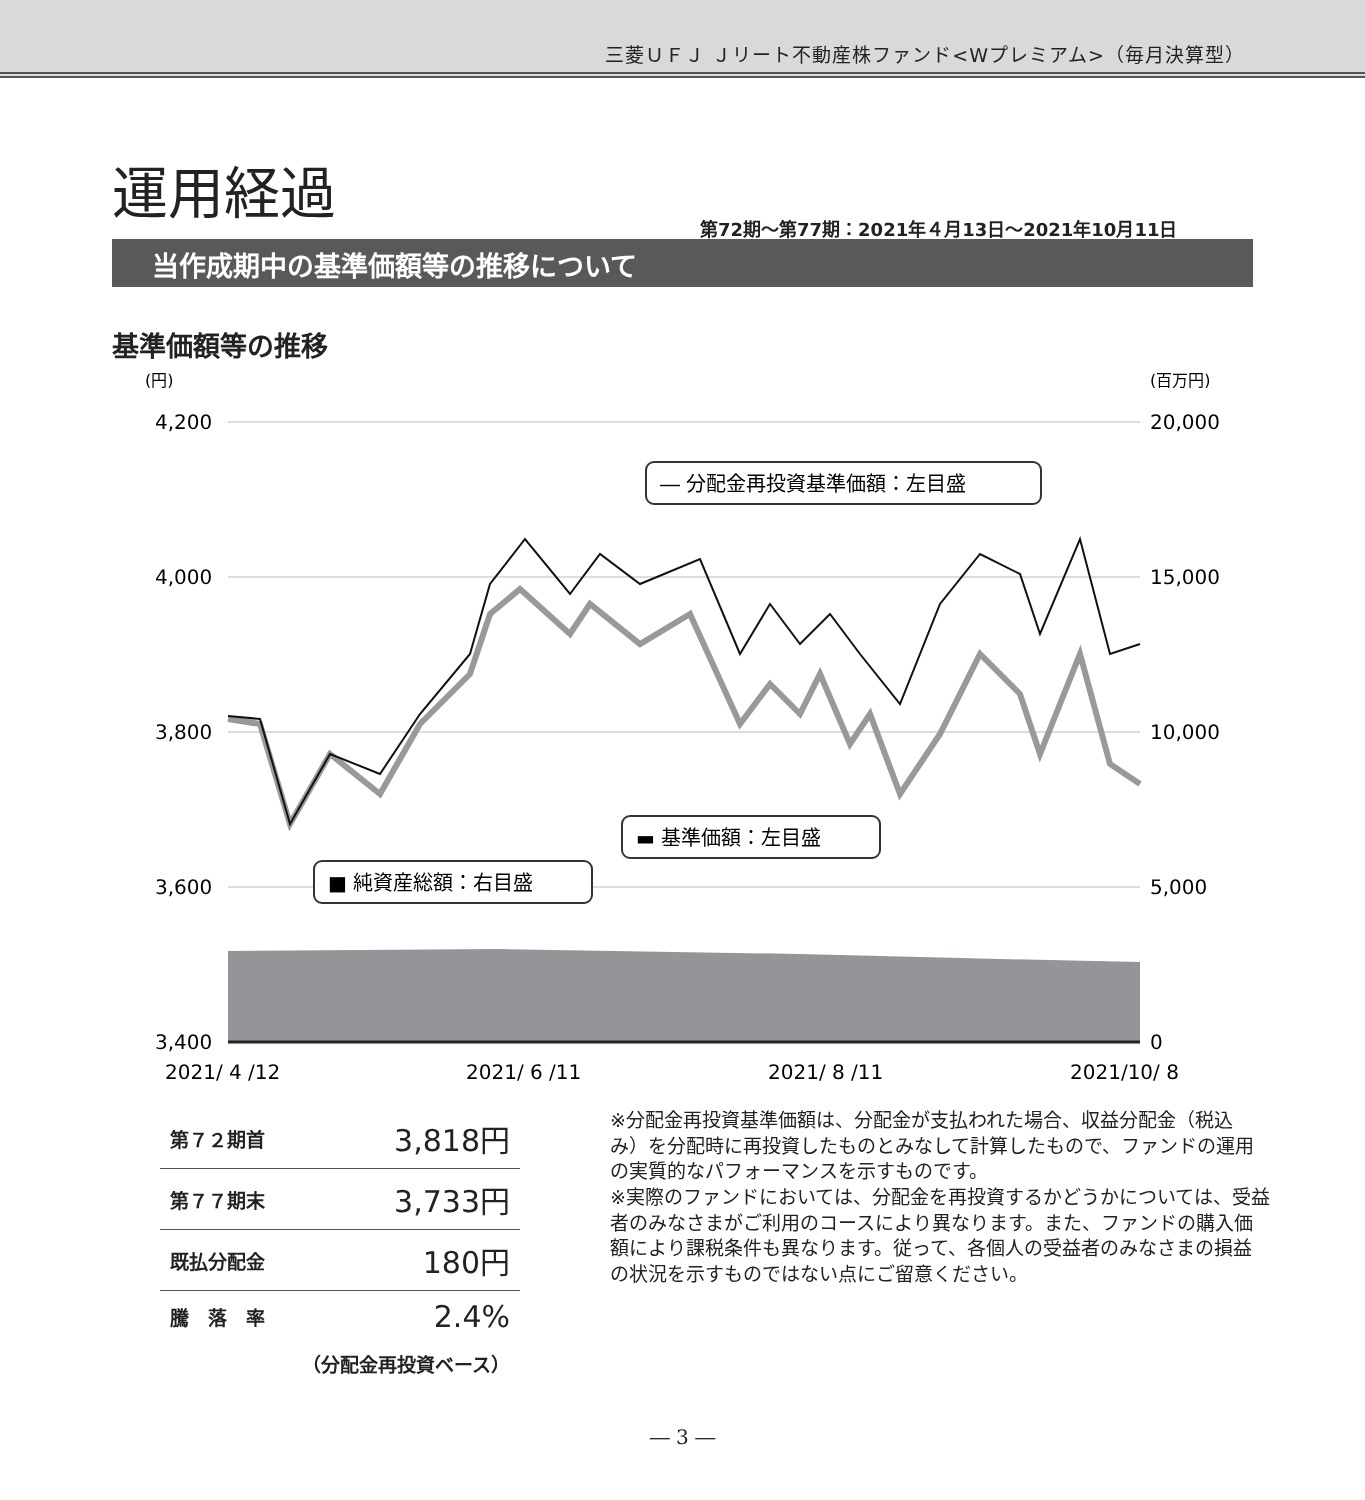三菱ＵＦＪ Ｊリート不動産株ファンド<Wプレミアム>（毎月決算型）
運用経過
第72期～第77期：2021年４月13日～2021年10月11日
当作成期中の基準価額等の推移について
基準価額等の推移
(円)
(百万円)
4,200
4,000
3,800
3,600
3,400
20,000
15,000
10,000
5,000
0
2021/ 4 /12
2021/ 6 /11
2021/ 8 /11
2021/10/ 8
― 分配金再投資基準価額：左目盛
▬ 基準価額：左目盛
■ 純資産総額：右目盛
| 第７２期首 | 3,818円 |
| 第７７期末 | 3,733円 |
| 既払分配金 | 180円 |
| 騰 落 率 | 2.4% |
| （分配金再投資ベース） | |
※分配金再投資基準価額は、分配金が支払われた場合、収益分配金（税込み）を分配時に再投資したものとみなして計算したもので、ファンドの運用の実質的なパフォーマンスを示すものです。
※実際のファンドにおいては、分配金を再投資するかどうかについては、受益者のみなさまがご利用のコースにより異なります。また、ファンドの購入価額により課税条件も異なります。従って、各個人の受益者のみなさまの損益の状況を示すものではない点にご留意ください。
― 3 ―